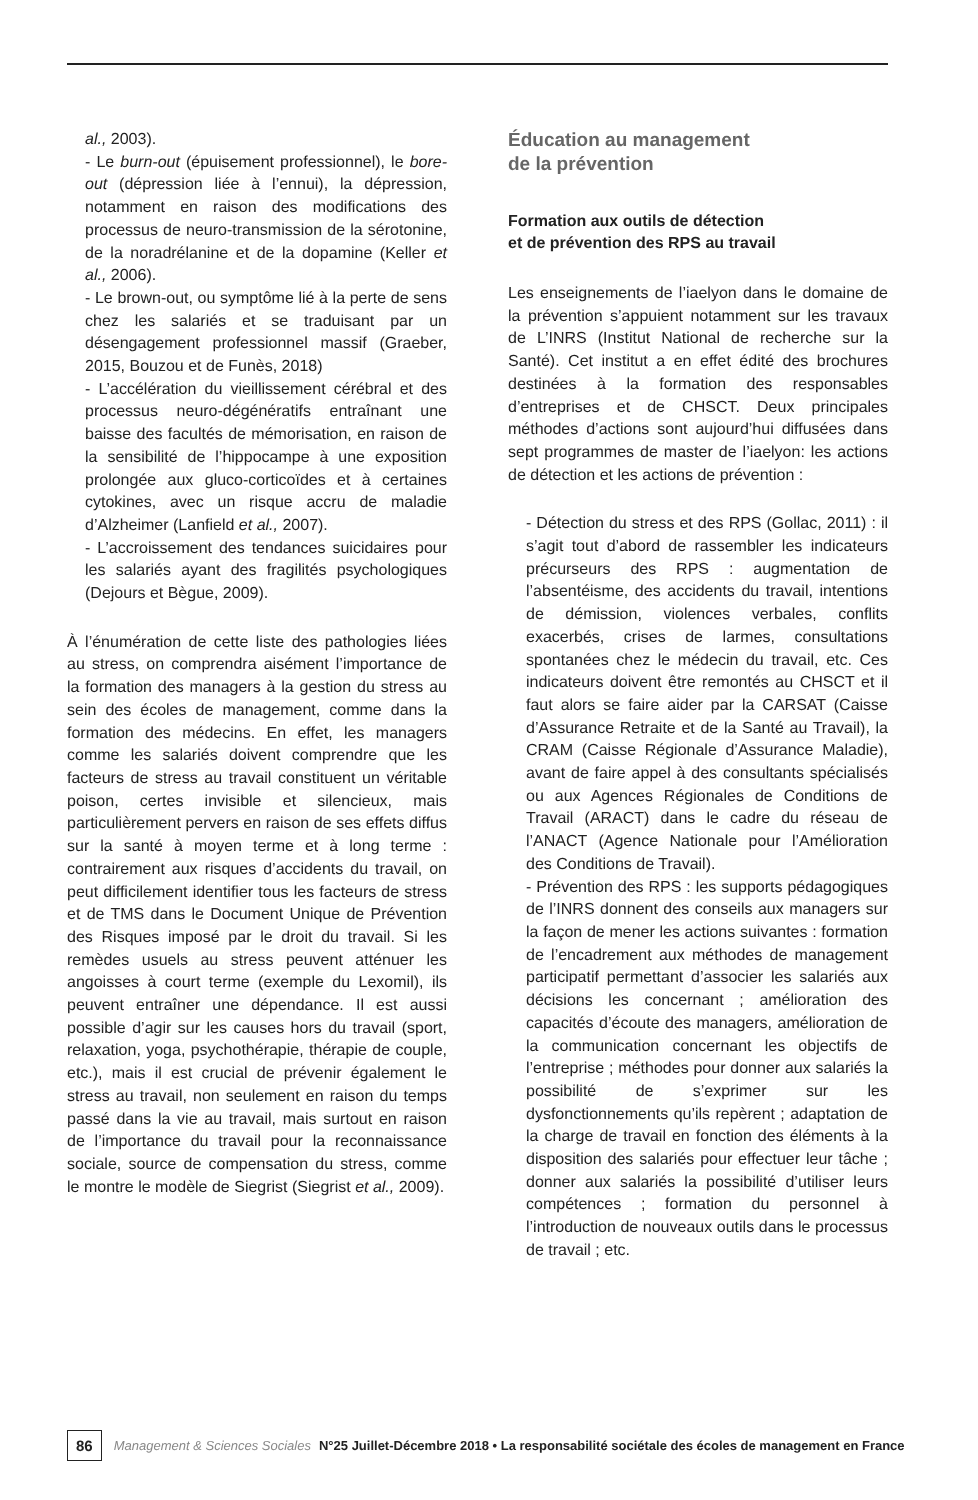al., 2003).
- Le burn-out (épuisement professionnel), le bore-out (dépression liée à l’ennui), la dépression, notamment en raison des modifications des processus de neuro-transmission de la sérotonine, de la noradrélanine et de la dopamine (Keller et al., 2006).
- Le brown-out, ou symptôme lié à la perte de sens chez les salariés et se traduisant par un désengagement professionnel massif (Graeber, 2015, Bouzou et de Funès, 2018)
- L’accélération du vieillissement cérébral et des processus neuro-dégénératifs entraînant une baisse des facultés de mémorisation, en raison de la sensibilité de l’hippocampe à une exposition prolongée aux gluco-corticoïdes et à certaines cytokines, avec un risque accru de maladie d’Alzheimer (Lanfield et al., 2007).
- L’accroissement des tendances suicidaires pour les salariés ayant des fragilités psychologiques (Dejours et Bègue, 2009).
À l’énumération de cette liste des pathologies liées au stress, on comprendra aisément l’importance de la formation des managers à la gestion du stress au sein des écoles de management, comme dans la formation des médecins. En effet, les managers comme les salariés doivent comprendre que les facteurs de stress au travail constituent un véritable poison, certes invisible et silencieux, mais particulièrement pervers en raison de ses effets diffus sur la santé à moyen terme et à long terme : contrairement aux risques d’accidents du travail, on peut difficilement identifier tous les facteurs de stress et de TMS dans le Document Unique de Prévention des Risques imposé par le droit du travail. Si les remèdes usuels au stress peuvent atténuer les angoisses à court terme (exemple du Lexomil), ils peuvent entraîner une dépendance. Il est aussi possible d’agir sur les causes hors du travail (sport, relaxation, yoga, psychothérapie, thérapie de couple, etc.), mais il est crucial de prévenir également le stress au travail, non seulement en raison du temps passé dans la vie au travail, mais surtout en raison de l’importance du travail pour la reconnaissance sociale, source de compensation du stress, comme le montre le modèle de Siegrist (Siegrist et al., 2009).
Éducation au management
de la prévention
Formation aux outils de détection
et de prévention des RPS au travail
Les enseignements de l’iaelyon dans le domaine de la prévention s’appuient notamment sur les travaux de L’INRS (Institut National de recherche sur la Santé). Cet institut a en effet édité des brochures destinées à la formation des responsables d’entreprises et de CHSCT. Deux principales méthodes d’actions sont aujourd’hui diffusées dans sept programmes de master de l’iaelyon: les actions de détection et les actions de prévention :
- Détection du stress et des RPS (Gollac, 2011) : il s’agit tout d’abord de rassembler les indicateurs précurseurs des RPS : augmentation de l’absentéisme, des accidents du travail, intentions de démission, violences verbales, conflits exacerbés, crises de larmes, consultations spontanées chez le médecin du travail, etc. Ces indicateurs doivent être remontés au CHSCT et il faut alors se faire aider par la CARSAT (Caisse d’Assurance Retraite et de la Santé au Travail), la CRAM (Caisse Régionale d’Assurance Maladie), avant de faire appel à des consultants spécialisés ou aux Agences Régionales de Conditions de Travail (ARACT) dans le cadre du réseau de l’ANACT (Agence Nationale pour l’Amélioration des Conditions de Travail).
- Prévention des RPS : les supports pédagogiques de l’INRS donnent des conseils aux managers sur la façon de mener les actions suivantes : formation de l’encadrement aux méthodes de management participatif permettant d’associer les salariés aux décisions les concernant ; amélioration des capacités d’écoute des managers, amélioration de la communication concernant les objectifs de l’entreprise ; méthodes pour donner aux salariés la possibilité de s’exprimer sur les dysfonctionnements qu’ils repèrent ; adaptation de la charge de travail en fonction des éléments à la disposition des salariés pour effectuer leur tâche ; donner aux salariés la possibilité d’utiliser leurs compétences ; formation du personnel à l’introduction de nouveaux outils dans le processus de travail ; etc.
86 Management & Sciences Sociales N°25 Juillet-Décembre 2018 • La responsabilité sociétale des écoles de management en France